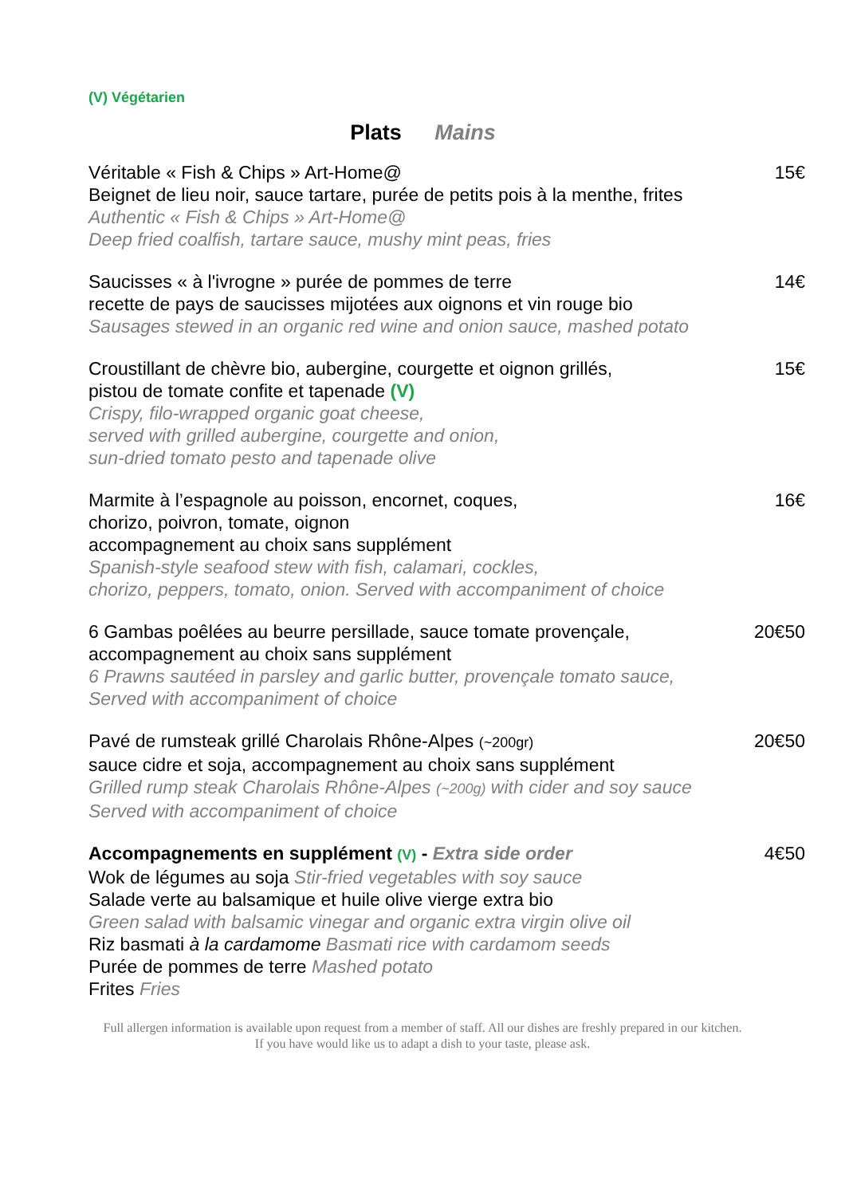(V) Végétarien
Plats Mains
Véritable « Fish & Chips » Art-Home@
Beignet de lieu noir, sauce tartare, purée de petits pois à la menthe, frites
Authentic « Fish & Chips » Art-Home@
Deep fried coalfish, tartare sauce, mushy mint peas, fries
15€
Saucisses « à l'ivrogne » purée de pommes de terre
recette de pays de saucisses mijotées aux oignons et vin rouge bio
Sausages stewed in an organic red wine and onion sauce, mashed potato
14€
Croustillant de chèvre bio, aubergine, courgette et oignon grillés,
pistou de tomate confite et tapenade (V)
Crispy, filo-wrapped organic goat cheese,
served with grilled aubergine, courgette and onion,
sun-dried tomato pesto and tapenade olive
15€
Marmite à l’espagnole au poisson, encornet, coques,
chorizo, poivron, tomate, oignon
accompagnement au choix sans supplément
Spanish-style seafood stew with fish, calamari, cockles,
chorizo, peppers, tomato, onion. Served with accompaniment of choice
16€
6 Gambas poêlées au beurre persillade, sauce tomate provençale,
accompagnement au choix sans supplément
6 Prawns sautéed in parsley and garlic butter, provençale tomato sauce,
Served with accompaniment of choice
20€50
Pavé de rumsteak grillé Charolais Rhône-Alpes (~200gr)
sauce cidre et soja, accompagnement au choix sans supplément
Grilled rump steak Charolais Rhône-Alpes (~200g) with cider and soy sauce
Served with accompaniment of choice
20€50
Accompagnements en supplément (V) - Extra side order
Wok de légumes au soja Stir-fried vegetables with soy sauce
Salade verte au balsamique et huile olive vierge extra bio
Green salad with balsamic vinegar and organic extra virgin olive oil
Riz basmati à la cardamome Basmati rice with cardamom seeds
Purée de pommes de terre Mashed potato
Frites Fries
4€50
Full allergen information is available upon request from a member of staff. All our dishes are freshly prepared in our kitchen.
If you have would like us to adapt a dish to your taste, please ask.